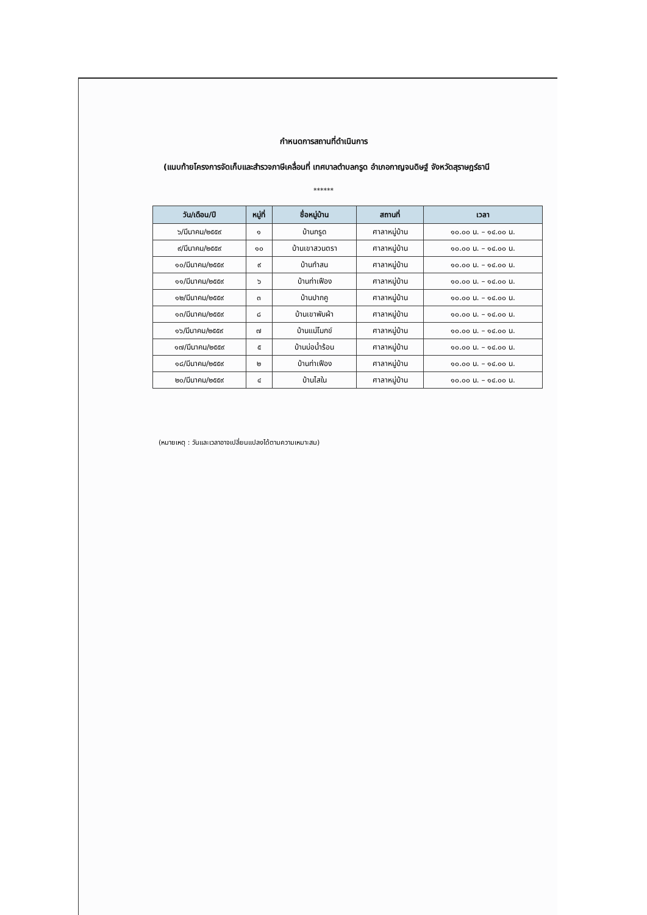กำหนดการสถานที่ดำเนินการ
(แนบท้ายโครงการจัดเก็บและสำรวจภาษีเคลื่อนที่ เทศบาลตำบลกรูด อำเภอกาญจนดิษฐ์ จังหวัดสุราษฎร์ธานี
******
| วัน/เดือน/ปี | หมู่ที่ | ชื่อหมู่บ้าน | สถานที่ | เวลา |
| --- | --- | --- | --- | --- |
| ๖/มีนาคม/๒๕๕๙ | ๑ | บ้านกรูด | ศาลาหมู่บ้าน | ๑๐.๐๐ น. – ๑๔.๐๐ น. |
| ๙/มีนาคม/๒๕๕๙ | ๑๐ | บ้านเขาสวนตรา | ศาลาหมู่บ้าน | ๑๐.๐๐ น. – ๑๔.๐๐ น. |
| ๑๐/มีนาคม/๒๕๕๙ | ๙ | บ้านกำสน | ศาลาหมู่บ้าน | ๑๐.๐๐ น. – ๑๔.๐๐ น. |
| ๑๑/มีนาคม/๒๕๕๙ | ๖ | บ้านท่าเฟือง | ศาลาหมู่บ้าน | ๑๐.๐๐ น. – ๑๔.๐๐ น. |
| ๑๒/มีนาคม/๒๕๕๙ | ๓ | บ้านปากคู | ศาลาหมู่บ้าน | ๑๐.๐๐ น. – ๑๔.๐๐ น. |
| ๑๓/มีนาคม/๒๕๕๙ | ๘ | บ้านเขาพับผ้า | ศาลาหมู่บ้าน | ๑๐.๐๐ น. – ๑๔.๐๐ น. |
| ๑๖/มีนาคม/๒๕๕๙ | ๗ | บ้านแม่โมกข์ | ศาลาหมู่บ้าน | ๑๐.๐๐ น. – ๑๔.๐๐ น. |
| ๑๗/มีนาคม/๒๕๕๙ | ๕ | บ้านบ่อน้ำร้อน | ศาลาหมู่บ้าน | ๑๐.๐๐ น. – ๑๔.๐๐ น. |
| ๑๘/มีนาคม/๒๕๕๙ | ๒ | บ้านท่าเฟือง | ศาลาหมู่บ้าน | ๑๐.๐๐ น. – ๑๔.๐๐ น. |
| ๒๐/มีนาคม/๒๕๕๙ | ๔ | บ้านไสใน | ศาลาหมู่บ้าน | ๑๐.๐๐ น. – ๑๔.๐๐ น. |
(หมายเหตุ : วันและเวลาอาจเปลี่ยนแปลงได้ตามความเหมาะสม)